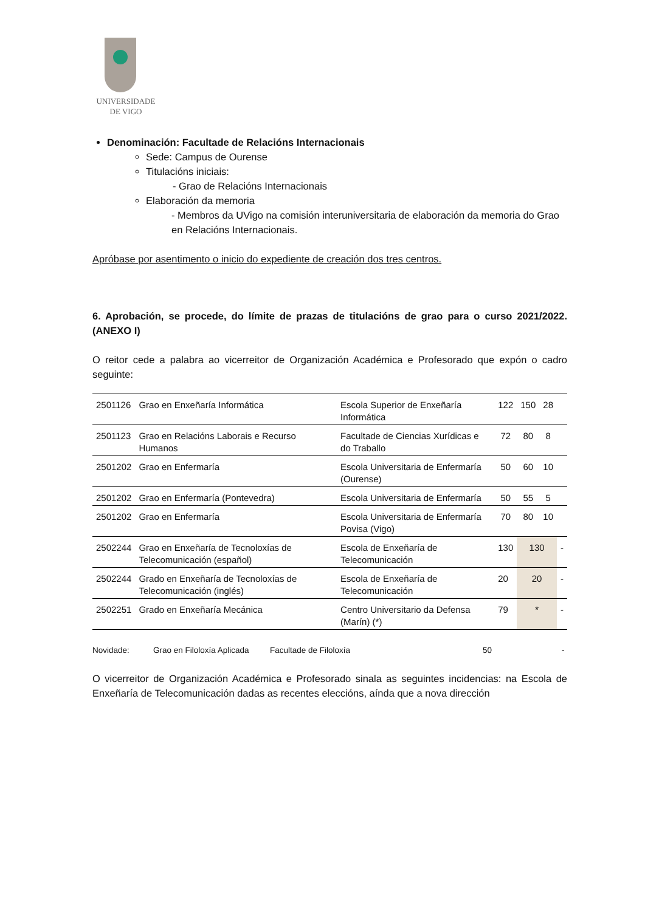UNIVERSIDADE
DE VIGO
Denominación: Facultade de Relacións Internacionais
Sede: Campus de Ourense
Titulacións iniciais:
- Grao de Relacións Internacionais
Elaboración da memoria
- Membros da UVigo na comisión interuniversitaria de elaboración da memoria do Grao en Relacións Internacionais.
Apróbase por asentimento o inicio do expediente de creación dos tres centros.
6. Aprobación, se procede, do límite de prazas de titulacións de grao para o curso 2021/2022. (ANEXO I)
O reitor cede a palabra ao vicerreitor de Organización Académica e Profesorado que expón o cadro seguinte:
| 2501126 | Grao en Enxeñaría Informática | Escola Superior de Enxeñaría Informática | 122 | 150 | 28 | |
| 2501123 | Grao en Relacións Laborais e Recurso Humanos | Facultade de Ciencias Xurídicas e do Traballo | 72 | 80 | 8 | |
| 2501202 | Grao en Enfermaría | Escola Universitaria de Enfermaría (Ourense) | 50 | 60 | 10 | |
| 2501202 | Grao en Enfermaría (Pontevedra) | Escola Universitaria de Enfermaría | 50 | 55 | 5 | |
| 2501202 | Grao en Enfermaría | Escola Universitaria de Enfermaría Povisa (Vigo) | 70 | 80 | 10 | |
| 2502244 | Grao en Enxeñaría de Tecnoloxías de Telecomunicación (español) | Escola de Enxeñaría de Telecomunicación | 130 | 130 | | - |
| 2502244 | Grado en Enxeñaría de Tecnoloxías de Telecomunicación (inglés) | Escola de Enxeñaría de Telecomunicación | 20 | 20 | | - |
| 2502251 | Grado en Enxeñaría Mecánica | Centro Universitario da Defensa (Marín) (*) | 79 | * | | - |
Novidade: Grao en Filoloxía Aplicada Facultade de Filoloxía 50 -
O vicerreitor de Organización Académica e Profesorado sinala as seguintes incidencias: na Escola de Enxeñaría de Telecomunicación dadas as recentes eleccións, aínda que a nova dirección